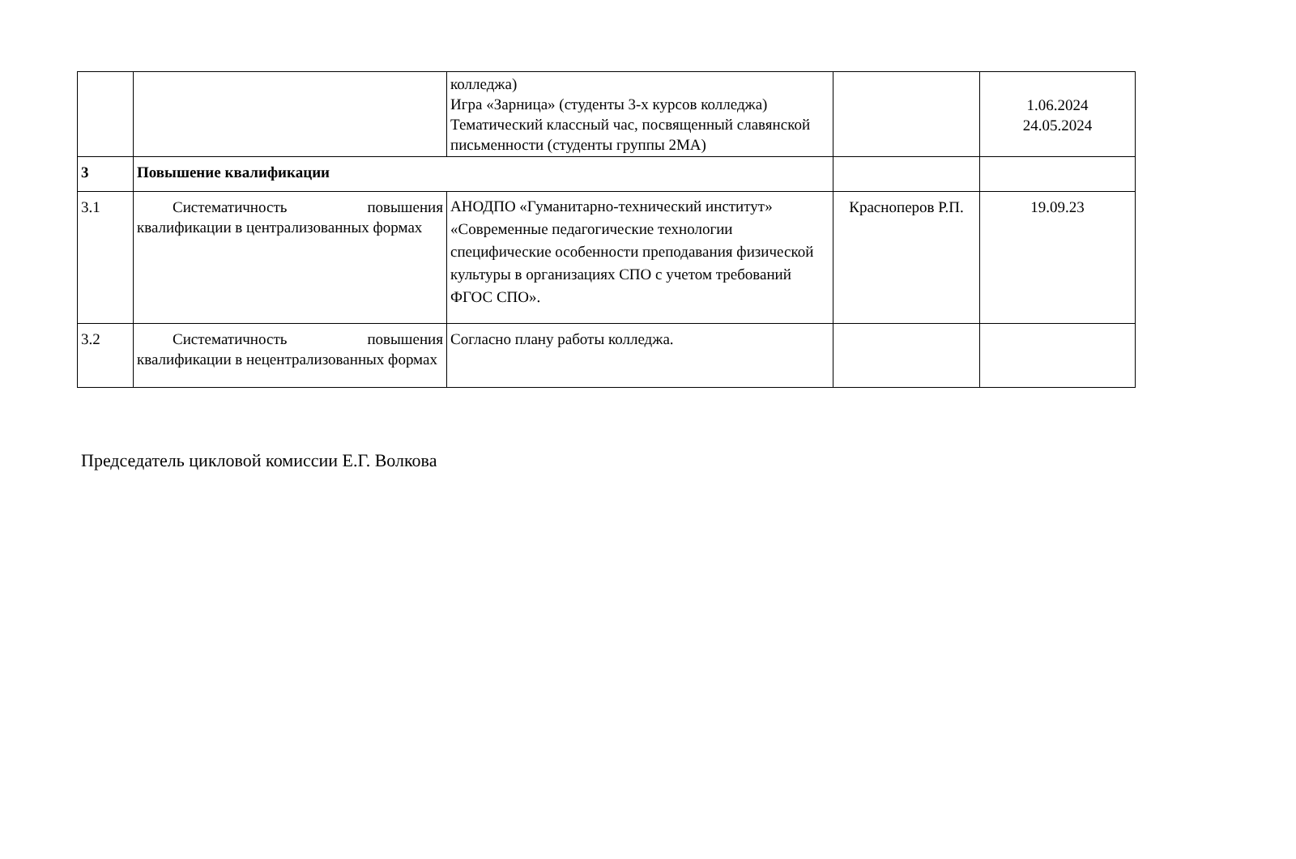| | | колледжа) Игра «Зарница» (студенты 3-х курсов колледжа) Тематический классный час, посвященный славянской письменности (студенты группы 2МА) | | 1.06.2024 24.05.2024 |
| 3 | Повышение квалификации | | | |
| 3.1 | Систематичность повышения квалификации в централизованных формах | АНОДПО «Гуманитарно-технический институт» «Современные педагогические технологии специфические особенности преподавания физической культуры в организациях СПО с учетом требований ФГОС СПО». | Красноперов Р.П. | 19.09.23 |
| 3.2 | Систематичность повышения квалификации в нецентрализованных формах | Согласно плану работы колледжа. | | |
Председатель цикловой комиссии Е.Г. Волкова